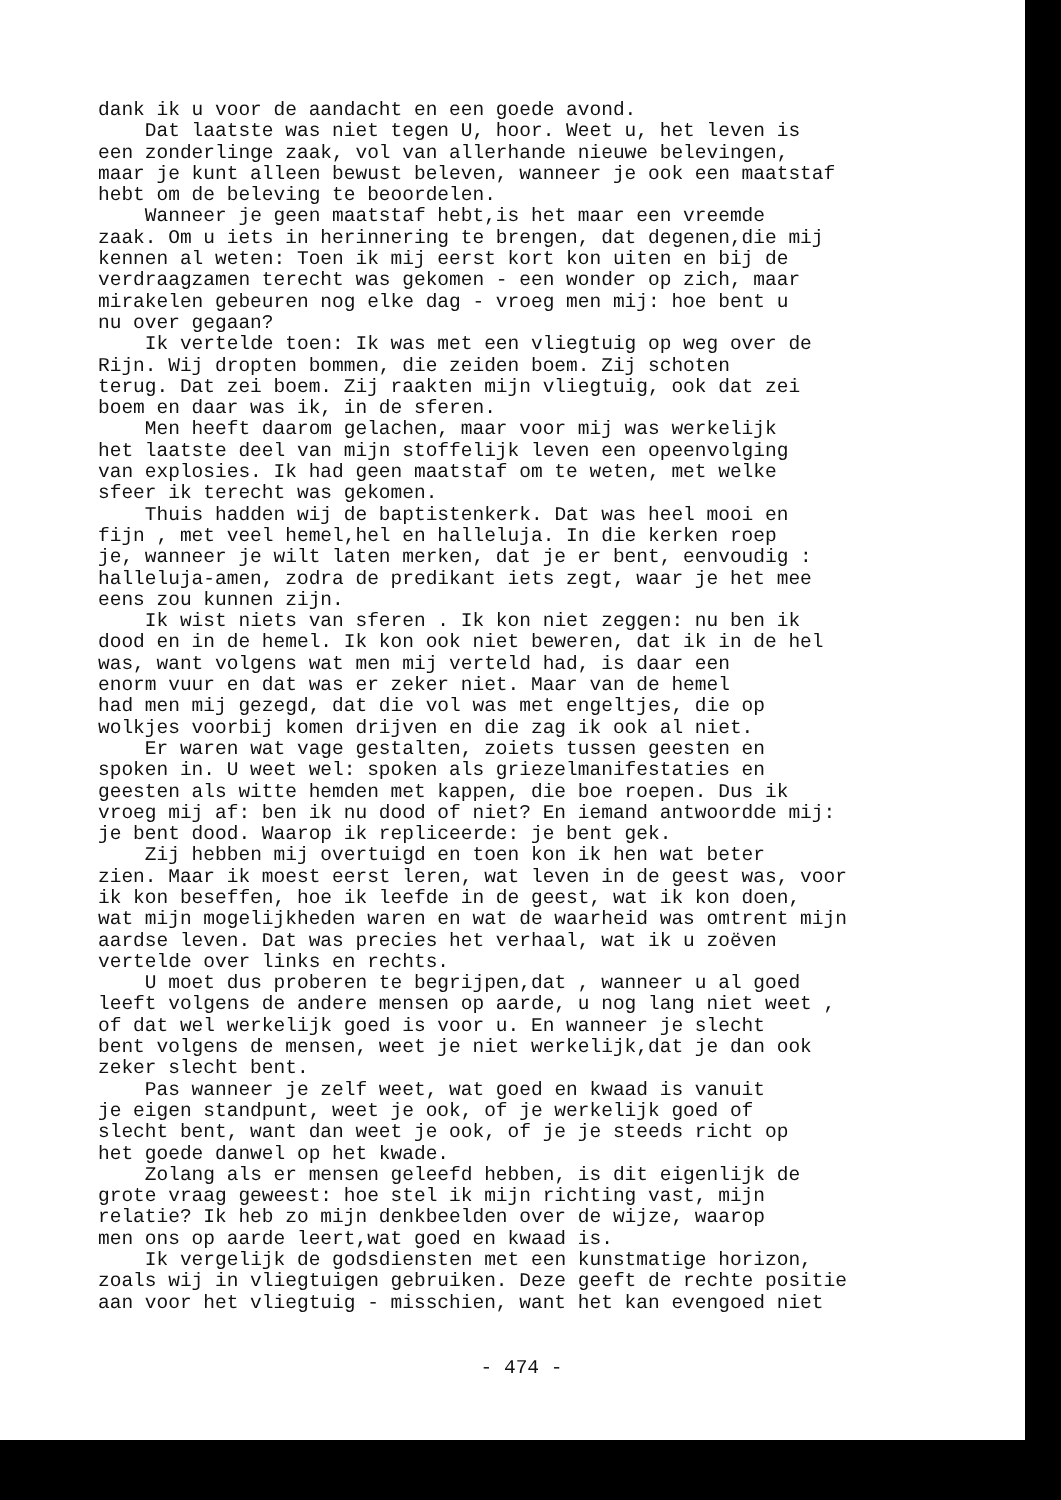dank ik u voor de aandacht en een goede avond. Dat laatste was niet tegen U, hoor. Weet u, het leven is een zonderlinge zaak, vol van allerhande nieuwe belevingen, maar je kunt alleen bewust beleven, wanneer je ook een maatstaf hebt om de beleving te beoordelen. Wanneer je geen maatstaf hebt,is het maar een vreemde zaak. Om u iets in herinnering te brengen, dat degenen,die mij kennen al weten: Toen ik mij eerst kort kon uiten en bij de verdraagzamen terecht was gekomen - een wonder op zich, maar mirakelen gebeuren nog elke dag - vroeg men mij: hoe bent u nu over gegaan? Ik vertelde toen: Ik was met een vliegtuig op weg over de Rijn. Wij dropten bommen, die zeiden boem. Zij schoten terug. Dat zei boem. Zij raakten mijn vliegtuig, ook dat zei boem en daar was ik, in de sferen. Men heeft daarom gelachen, maar voor mij was werkelijk het laatste deel van mijn stoffelijk leven een opeenvolging van explosies. Ik had geen maatstaf om te weten, met welke sfeer ik terecht was gekomen. Thuis hadden wij de baptistenkerk. Dat was heel mooi en fijn , met veel hemel,hel en halleluja. In die kerken roep je, wanneer je wilt laten merken, dat je er bent, eenvoudig : halleluja-amen, zodra de predikant iets zegt, waar je het mee eens zou kunnen zijn. Ik wist niets van sferen . Ik kon niet zeggen: nu ben ik dood en in de hemel. Ik kon ook niet beweren, dat ik in de hel was, want volgens wat men mij verteld had, is daar een enorm vuur en dat was er zeker niet. Maar van de hemel had men mij gezegd, dat die vol was met engeltjes, die op wolkjes voorbij komen drijven en die zag ik ook al niet. Er waren wat vage gestalten, zoiets tussen geesten en spoken in. U weet wel: spoken als griezelmanifestaties en geesten als witte hemden met kappen, die boe roepen. Dus ik vroeg mij af: ben ik nu dood of niet? En iemand antwoordde mij: je bent dood. Waarop ik repliceerde: je bent gek. Zij hebben mij overtuigd en toen kon ik hen wat beter zien. Maar ik moest eerst leren, wat leven in de geest was, voor ik kon beseffen, hoe ik leefde in de geest, wat ik kon doen, wat mijn mogelijkheden waren en wat de waarheid was omtrent mijn aardse leven. Dat was precies het verhaal, wat ik u zoëven vertelde over links en rechts. U moet dus proberen te begrijpen,dat , wanneer u al goed leeft volgens de andere mensen op aarde, u nog lang niet weet , of dat wel werkelijk goed is voor u. En wanneer je slecht bent volgens de mensen, weet je niet werkelijk,dat je dan ook zeker slecht bent. Pas wanneer je zelf weet, wat goed en kwaad is vanuit je eigen standpunt, weet je ook, of je werkelijk goed of slecht bent, want dan weet je ook, of je je steeds richt op het goede danwel op het kwade. Zolang als er mensen geleefd hebben, is dit eigenlijk de grote vraag geweest: hoe stel ik mijn richting vast, mijn relatie? Ik heb zo mijn denkbeelden over de wijze, waarop men ons op aarde leert,wat goed en kwaad is. Ik vergelijk de godsdiensten met een kunstmatige horizon, zoals wij in vliegtuigen gebruiken. Deze geeft de rechte positie aan voor het vliegtuig - misschien, want het kan evengoed niet
- 474 -